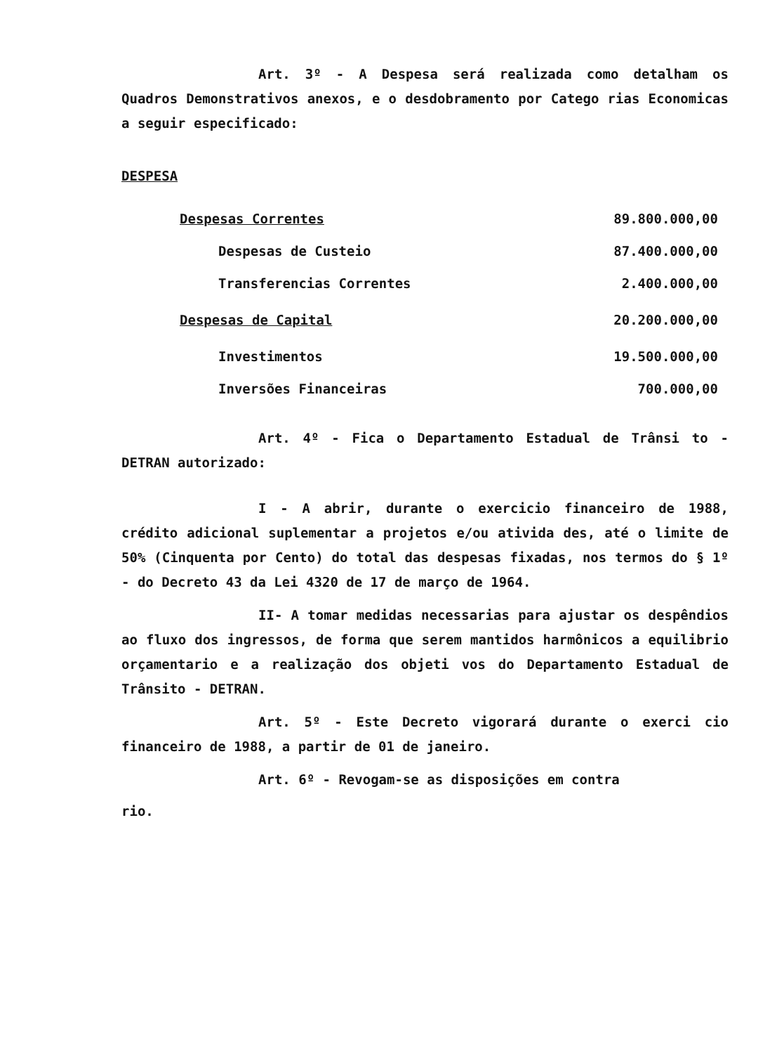Art. 3º - A Despesa será realizada como detalham os Quadros Demonstrativos anexos, e o desdobramento por Catego rias Economicas a seguir especificado:
DESPESA
| Despesas Correntes | 89.800.000,00 |
| Despesas de Custeio | 87.400.000,00 |
| Transferencias Correntes | 2.400.000,00 |
| Despesas de Capital | 20.200.000,00 |
| Investimentos | 19.500.000,00 |
| Inversões Financeiras | 700.000,00 |
Art. 4º - Fica o Departamento Estadual de Trânsi to - DETRAN autorizado:
I - A abrir, durante o exercicio financeiro de 1988, crédito adicional suplementar a projetos e/ou ativida des, até o limite de 50% (Cinquenta por Cento) do total das despesas fixadas, nos termos do § 1º - do Decreto 43 da Lei 4320 de 17 de março de 1964.
II- A tomar medidas necessarias para ajustar os despêndios ao fluxo dos ingressos, de forma que serem mantidos harmônicos a equilibrio orçamentario e a realização dos objeti vos do Departamento Estadual de Trânsito - DETRAN.
Art. 5º - Este Decreto vigorará durante o exerci cio financeiro de 1988, a partir de 01 de janeiro.
Art. 6º - Revogam-se as disposições em contra
rio.